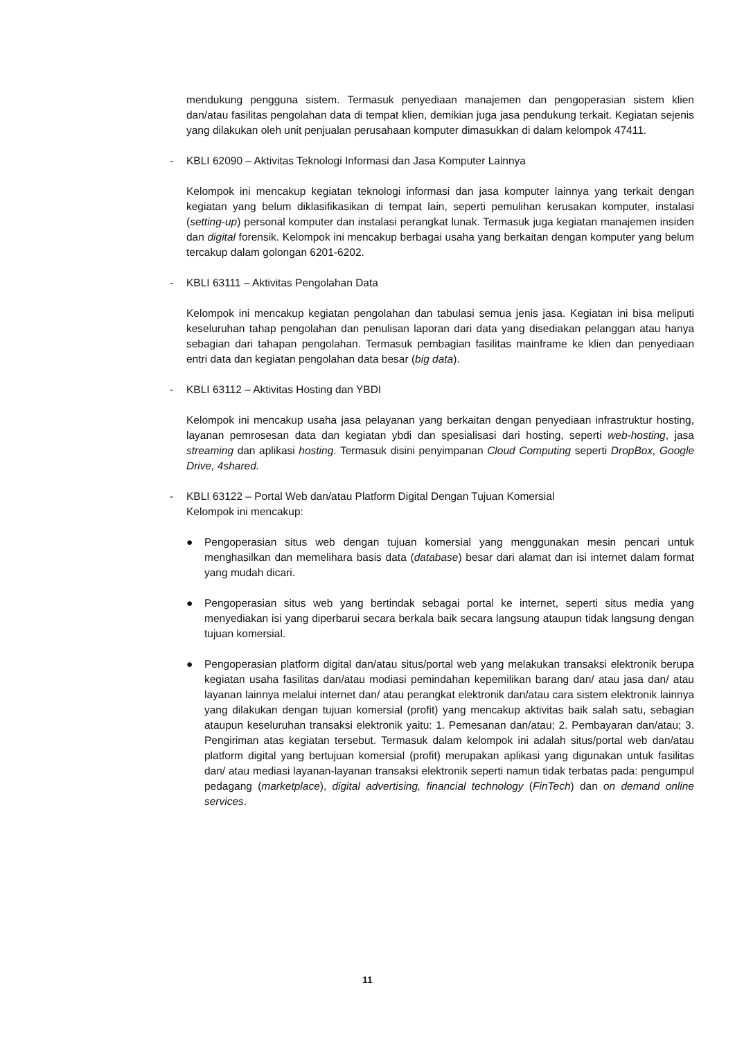mendukung pengguna sistem. Termasuk penyediaan manajemen dan pengoperasian sistem klien dan/atau fasilitas pengolahan data di tempat klien, demikian juga jasa pendukung terkait. Kegiatan sejenis yang dilakukan oleh unit penjualan perusahaan komputer dimasukkan di dalam kelompok 47411.
- KBLI 62090 – Aktivitas Teknologi Informasi dan Jasa Komputer Lainnya
Kelompok ini mencakup kegiatan teknologi informasi dan jasa komputer lainnya yang terkait dengan kegiatan yang belum diklasifikasikan di tempat lain, seperti pemulihan kerusakan komputer, instalasi (setting-up) personal komputer dan instalasi perangkat lunak. Termasuk juga kegiatan manajemen insiden dan digital forensik. Kelompok ini mencakup berbagai usaha yang berkaitan dengan komputer yang belum tercakup dalam golongan 6201-6202.
- KBLI 63111 – Aktivitas Pengolahan Data
Kelompok ini mencakup kegiatan pengolahan dan tabulasi semua jenis jasa. Kegiatan ini bisa meliputi keseluruhan tahap pengolahan dan penulisan laporan dari data yang disediakan pelanggan atau hanya sebagian dari tahapan pengolahan. Termasuk pembagian fasilitas mainframe ke klien dan penyediaan entri data dan kegiatan pengolahan data besar (big data).
- KBLI 63112 – Aktivitas Hosting dan YBDI
Kelompok ini mencakup usaha jasa pelayanan yang berkaitan dengan penyediaan infrastruktur hosting, layanan pemrosesan data dan kegiatan ybdi dan spesialisasi dari hosting, seperti web-hosting, jasa streaming dan aplikasi hosting. Termasuk disini penyimpanan Cloud Computing seperti DropBox, Google Drive, 4shared.
- KBLI 63122 – Portal Web dan/atau Platform Digital Dengan Tujuan Komersial
Kelompok ini mencakup:
● Pengoperasian situs web dengan tujuan komersial yang menggunakan mesin pencari untuk menghasilkan dan memelihara basis data (database) besar dari alamat dan isi internet dalam format yang mudah dicari.
● Pengoperasian situs web yang bertindak sebagai portal ke internet, seperti situs media yang menyediakan isi yang diperbarui secara berkala baik secara langsung ataupun tidak langsung dengan tujuan komersial.
● Pengoperasian platform digital dan/atau situs/portal web yang melakukan transaksi elektronik berupa kegiatan usaha fasilitas dan/atau modiasi pemindahan kepemilikan barang dan/ atau jasa dan/ atau layanan lainnya melalui internet dan/ atau perangkat elektronik dan/atau cara sistem elektronik lainnya yang dilakukan dengan tujuan komersial (profit) yang mencakup aktivitas baik salah satu, sebagian ataupun keseluruhan transaksi elektronik yaitu: 1. Pemesanan dan/atau; 2. Pembayaran dan/atau; 3. Pengiriman atas kegiatan tersebut. Termasuk dalam kelompok ini adalah situs/portal web dan/atau platform digital yang bertujuan komersial (profit) merupakan aplikasi yang digunakan untuk fasilitas dan/ atau mediasi layanan-layanan transaksi elektronik seperti namun tidak terbatas pada: pengumpul pedagang (marketplace), digital advertising, financial technology (FinTech) dan on demand online services.
11